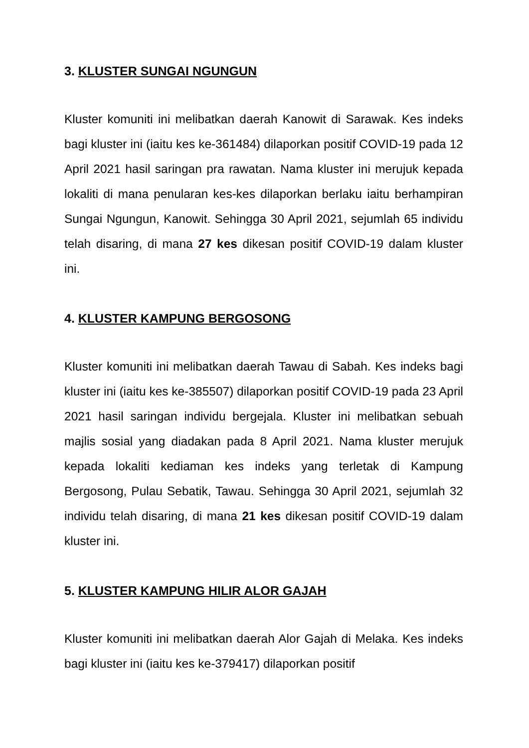3. KLUSTER SUNGAI NGUNGUN
Kluster komuniti ini melibatkan daerah Kanowit di Sarawak. Kes indeks bagi kluster ini (iaitu kes ke-361484) dilaporkan positif COVID-19 pada 12 April 2021 hasil saringan pra rawatan. Nama kluster ini merujuk kepada lokaliti di mana penularan kes-kes dilaporkan berlaku iaitu berhampiran Sungai Ngungun, Kanowit. Sehingga 30 April 2021, sejumlah 65 individu telah disaring, di mana 27 kes dikesan positif COVID-19 dalam kluster ini.
4. KLUSTER KAMPUNG BERGOSONG
Kluster komuniti ini melibatkan daerah Tawau di Sabah. Kes indeks bagi kluster ini (iaitu kes ke-385507) dilaporkan positif COVID-19 pada 23 April 2021 hasil saringan individu bergejala. Kluster ini melibatkan sebuah majlis sosial yang diadakan pada 8 April 2021. Nama kluster merujuk kepada lokaliti kediaman kes indeks yang terletak di Kampung Bergosong, Pulau Sebatik, Tawau. Sehingga 30 April 2021, sejumlah 32 individu telah disaring, di mana 21 kes dikesan positif COVID-19 dalam kluster ini.
5. KLUSTER KAMPUNG HILIR ALOR GAJAH
Kluster komuniti ini melibatkan daerah Alor Gajah di Melaka. Kes indeks bagi kluster ini (iaitu kes ke-379417) dilaporkan positif